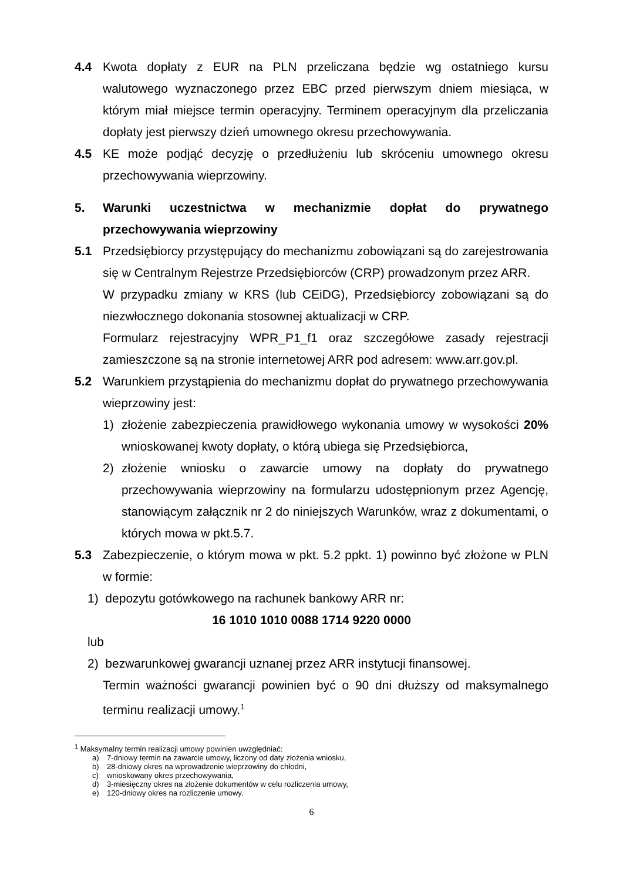4.4 Kwota dopłaty z EUR na PLN przeliczana będzie wg ostatniego kursu walutowego wyznaczonego przez EBC przed pierwszym dniem miesiąca, w którym miał miejsce termin operacyjny. Terminem operacyjnym dla przeliczania dopłaty jest pierwszy dzień umownego okresu przechowywania.
4.5 KE może podjąć decyzję o przedłużeniu lub skróceniu umownego okresu przechowywania wieprzowiny.
5. Warunki uczestnictwa w mechanizmie dopłat do prywatnego przechowywania wieprzowiny
5.1 Przedsiębiorcy przystępujący do mechanizmu zobowiązani są do zarejestrowania się w Centralnym Rejestrze Przedsiębiorców (CRP) prowadzonym przez ARR.
W przypadku zmiany w KRS (lub CEiDG), Przedsiębiorcy zobowiązani są do niezwłocznego dokonania stosownej aktualizacji w CRP.
Formularz rejestracyjny WPR_P1_f1 oraz szczegółowe zasady rejestracji zamieszczone są na stronie internetowej ARR pod adresem: www.arr.gov.pl.
5.2 Warunkiem przystąpienia do mechanizmu dopłat do prywatnego przechowywania wieprzowiny jest:
1) złożenie zabezpieczenia prawidłowego wykonania umowy w wysokości 20% wnioskowanej kwoty dopłaty, o którą ubiega się Przedsiębiorca,
2) złożenie wniosku o zawarcie umowy na dopłaty do prywatnego przechowywania wieprzowiny na formularzu udostępnionym przez Agencję, stanowiącym załącznik nr 2 do niniejszych Warunków, wraz z dokumentami, o których mowa w pkt.5.7.
5.3 Zabezpieczenie, o którym mowa w pkt. 5.2 ppkt. 1) powinno być złożone w PLN w formie:
1) depozytu gotówkowego na rachunek bankowy ARR nr:
16 1010 1010 0088 1714 9220 0000
lub
2) bezwarunkowej gwarancji uznanej przez ARR instytucji finansowej.
Termin ważności gwarancji powinien być o 90 dni dłuższy od maksymalnego terminu realizacji umowy.<sup>1</sup>
<sup>1</sup> Maksymalny termin realizacji umowy powinien uwzględniać:
a) 7-dniowy termin na zawarcie umowy, liczony od daty złożenia wniosku,
b) 28-dniowy okres na wprowadzenie wieprzowiny do chłodni,
c) wnioskowany okres przechowywania,
d) 3-miesięczny okres na złożenie dokumentów w celu rozliczenia umowy,
e) 120-dniowy okres na rozliczenie umowy.
6